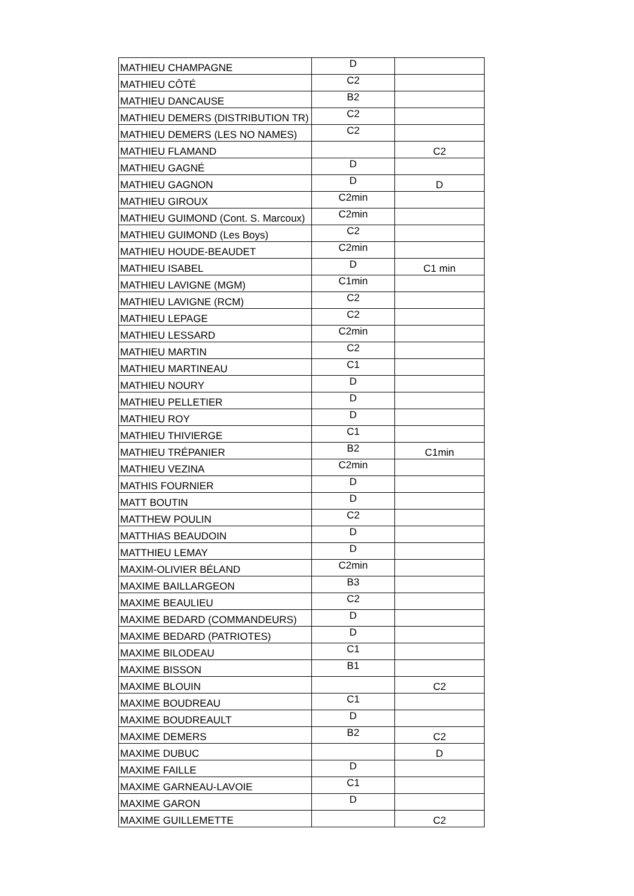| MATHIEU CHAMPAGNE | D | |
| MATHIEU CÔTÉ | C2 | |
| MATHIEU DANCAUSE | B2 | |
| MATHIEU DEMERS (DISTRIBUTION TR) | C2 | |
| MATHIEU DEMERS (LES NO NAMES) | C2 | |
| MATHIEU FLAMAND | | C2 |
| MATHIEU GAGNÉ | D | |
| MATHIEU GAGNON | D | D |
| MATHIEU GIROUX | C2min | |
| MATHIEU GUIMOND (Cont. S. Marcoux) | C2min | |
| MATHIEU GUIMOND (Les Boys) | C2 | |
| MATHIEU HOUDE-BEAUDET | C2min | |
| MATHIEU ISABEL | D | C1 min |
| MATHIEU LAVIGNE (MGM) | C1min | |
| MATHIEU LAVIGNE (RCM) | C2 | |
| MATHIEU LEPAGE | C2 | |
| MATHIEU LESSARD | C2min | |
| MATHIEU MARTIN | C2 | |
| MATHIEU MARTINEAU | C1 | |
| MATHIEU NOURY | D | |
| MATHIEU PELLETIER | D | |
| MATHIEU ROY | D | |
| MATHIEU THIVIERGE | C1 | |
| MATHIEU TRÉPANIER | B2 | C1min |
| MATHIEU VEZINA | C2min | |
| MATHIS FOURNIER | D | |
| MATT BOUTIN | D | |
| MATTHEW POULIN | C2 | |
| MATTHIAS BEAUDOIN | D | |
| MATTHIEU LEMAY | D | |
| MAXIM-OLIVIER BÉLAND | C2min | |
| MAXIME BAILLARGEON | B3 | |
| MAXIME BEAULIEU | C2 | |
| MAXIME BEDARD (COMMANDEURS) | D | |
| MAXIME BEDARD (PATRIOTES) | D | |
| MAXIME BILODEAU | C1 | |
| MAXIME BISSON | B1 | |
| MAXIME BLOUIN | | C2 |
| MAXIME BOUDREAU | C1 | |
| MAXIME BOUDREAULT | D | |
| MAXIME DEMERS | B2 | C2 |
| MAXIME DUBUC | | D |
| MAXIME FAILLE | D | |
| MAXIME GARNEAU-LAVOIE | C1 | |
| MAXIME GARON | D | |
| MAXIME GUILLEMETTE | | C2 |